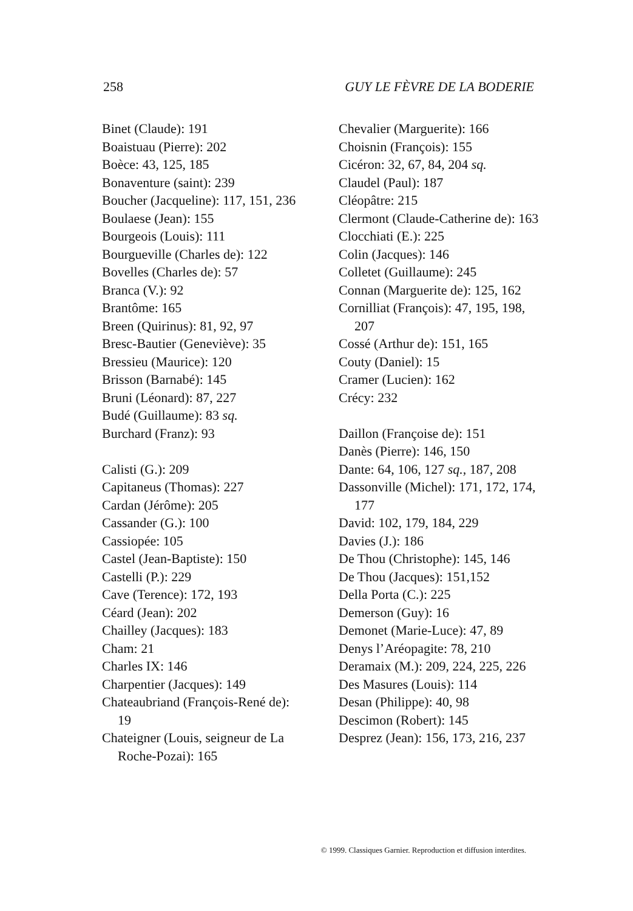258 GUY LE FÈVRE DE LA BODERIE
Binet (Claude): 191
Boaistuau (Pierre): 202
Boèce: 43, 125, 185
Bonaventure (saint): 239
Boucher (Jacqueline): 117, 151, 236
Boulaese (Jean): 155
Bourgeois (Louis): 111
Bourgueville (Charles de): 122
Bovelles (Charles de): 57
Branca (V.): 92
Brantôme: 165
Breen (Quirinus): 81, 92, 97
Bresc-Bautier (Geneviève): 35
Bressieu (Maurice): 120
Brisson (Barnabé): 145
Bruni (Léonard): 87, 227
Budé (Guillaume): 83 sq.
Burchard (Franz): 93
Calisti (G.): 209
Capitaneus (Thomas): 227
Cardan (Jérôme): 205
Cassander (G.): 100
Cassiopée: 105
Castel (Jean-Baptiste): 150
Castelli (P.): 229
Cave (Terence): 172, 193
Céard (Jean): 202
Chailley (Jacques): 183
Cham: 21
Charles IX: 146
Charpentier (Jacques): 149
Chateaubriand (François-René de): 19
Chateigner (Louis, seigneur de La Roche-Pozai): 165
Chevalier (Marguerite): 166
Choisnin (François): 155
Cicéron: 32, 67, 84, 204 sq.
Claudel (Paul): 187
Cléopâtre: 215
Clermont (Claude-Catherine de): 163
Clocchiati (E.): 225
Colin (Jacques): 146
Colletet (Guillaume): 245
Connan (Marguerite de): 125, 162
Cornilliat (François): 47, 195, 198, 207
Cossé (Arthur de): 151, 165
Couty (Daniel): 15
Cramer (Lucien): 162
Crécy: 232
Daillon (Françoise de): 151
Danès (Pierre): 146, 150
Dante: 64, 106, 127 sq., 187, 208
Dassonville (Michel): 171, 172, 174, 177
David: 102, 179, 184, 229
Davies (J.): 186
De Thou (Christophe): 145, 146
De Thou (Jacques): 151,152
Della Porta (C.): 225
Demerson (Guy): 16
Demonet (Marie-Luce): 47, 89
Denys l’Aréopagite: 78, 210
Deramaix (M.): 209, 224, 225, 226
Des Masures (Louis): 114
Desan (Philippe): 40, 98
Descimon (Robert): 145
Desprez (Jean): 156, 173, 216, 237
© 1999. Classiques Garnier. Reproduction et diffusion interdites.